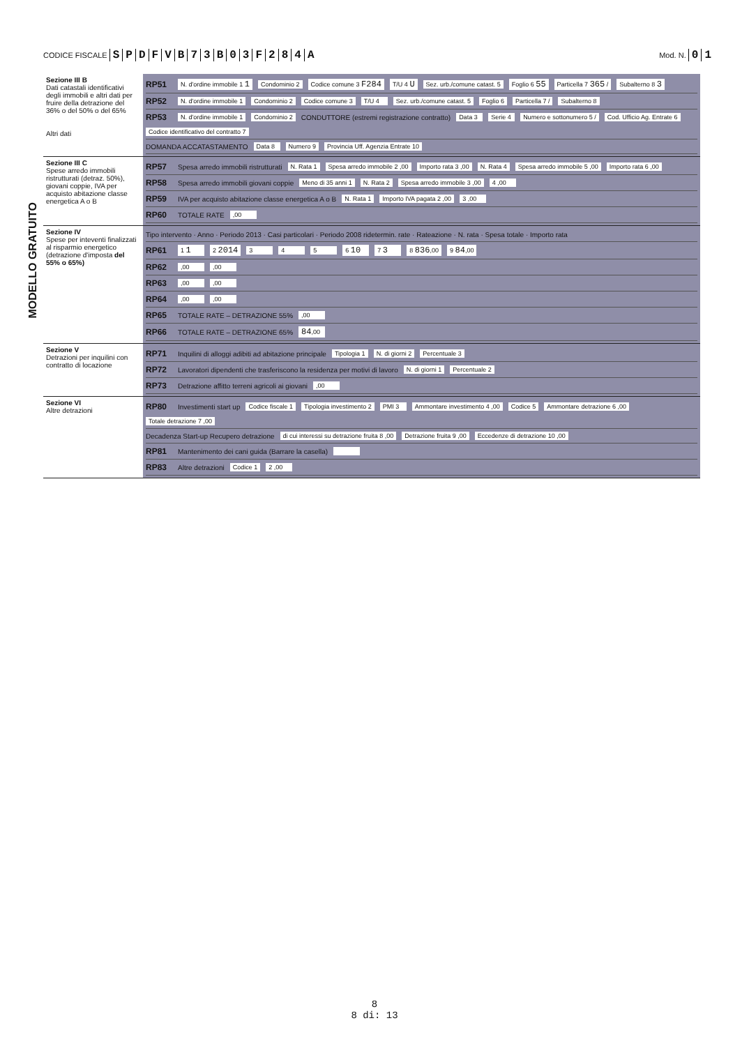CODICE FISCALE SPDFVB 73 B 03 F 284 A
Mod. N. 01
MODELLO GRATUITO
| Sezione III B Dati catastali identificativi degli immobili e altri dati per fruire della detrazione del 36% o del 50% o del 65% Altri dati | RP51 N. d'ordine immobile 1 1 Condominio 2 Codice comune 3 F284 T/U 4 U Sez. urb./comune catast. 5 Foglio 6 55 Particella 7 365 / Subalterno 8 3 RP52 N. d'ordine immobile 1 Condominio 2 Codice comune 3 T/U 4 Sez. urb./comune catast. 5 Foglio 6 Particella 7 / Subalterno 8 RP53 N. d'ordine immobile 1 Condominio 2 CONDUTTORE (estremi registrazione contratto) Data 3 Serie 4 Numero e sottonumero 5 / Cod. Ufficio Ag. Entrate 6 Codice identificativo del contratto 7 DOMANDA ACCATASTAMENTO Data 8 Numero 9 Provincia Uff. Agenzia Entrate 10 |
| Sezione III C Spese arredo immobili ristrutturati (detraz. 50%), giovani coppie, IVA per acquisto abitazione classe energetica A o B | RP57 Spesa arredo immobili ristrutturati N. Rata 1 Spesa arredo immobile 2 ,00 Importo rata 3 ,00 N. Rata 4 Spesa arredo immobile 5 ,00 Importo rata 6 ,00 RP58 Spesa arredo immobili giovani coppie Meno di 35 anni 1 N. Rata 2 Spesa arredo immobile 3 ,00 4 ,00 RP59 IVA per acquisto abitazione classe energetica A o B N. Rata 1 Importo IVA pagata 2 ,00 3 ,00 RP60 TOTALE RATE ,00 |
| Sezione IV Spese per inteventi finalizzati al risparmio energetico (detrazione d'imposta del 55% o 65%) | Tipo intervento · Anno · Periodo 2013 · Casi particolari · Periodo 2008 ridetermin. rate · Rateazione · N. rata · Spesa totale · Importo rata RP61 1 1 2 2014 3 4 5 6 10 7 3 8 836 ,00 9 84 ,00 RP62 ,00 ,00 RP63 ,00 ,00 RP64 ,00 ,00 RP65 TOTALE RATE – DETRAZIONE 55% ,00 RP66 TOTALE RATE – DETRAZIONE 65% 84 ,00 |
| Sezione V Detrazioni per inquilini con contratto di locazione | RP71 Inquilini di alloggi adibiti ad abitazione principale Tipologia 1 N. di giorni 2 Percentuale 3 RP72 Lavoratori dipendenti che trasferiscono la residenza per motivi di lavoro N. di giorni 1 Percentuale 2 RP73 Detrazione affitto terreni agricoli ai giovani ,00 |
| Sezione VI Altre detrazioni | RP80 Investimenti start up Codice fiscale 1 Tipologia investimento 2 PMI 3 Ammontare investimento 4 ,00 Codice 5 Ammontare detrazione 6 ,00 Totale detrazione 7 ,00 Decadenza Start-up Recupero detrazione di cui interessi su detrazione fruita 8 ,00 Detrazione fruita 9 ,00 Eccedenze di detrazione 10 ,00 RP81 Mantenimento dei cani guida (Barrare la casella) RP83 Altre detrazioni Codice 1 2 ,00 |
8
8 di: 13